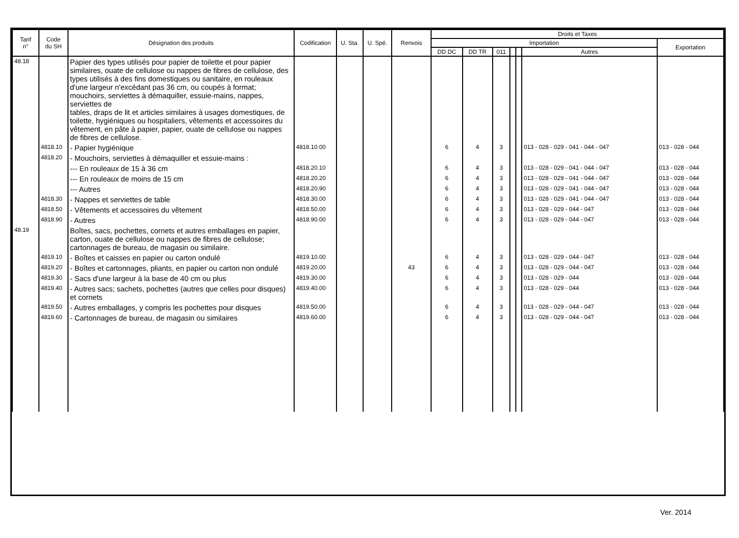| Tarif n° | Code du SH | Désignation des produits | Codification | U. Sta. | U. Spé. | Renvois | Droits et Taxes | | | | | | |
| --- | --- | --- | --- | --- | --- | --- | --- | --- | --- | --- | --- | --- | --- |
| | | | | | | | Importation | | | | | | Exportation |
| | | | | | | | DD DC | DD TR | 011 | | | Autres | |
| 48.18 | | Papier des types utilisés pour papier de toilette et pour papier similaires, ouate de cellulose ou nappes de fibres de cellulose, des types utilisés à des fins domestiques ou sanitaire, en rouleaux d'une largeur n'excédant pas 36 cm, ou coupés à format; mouchoirs, serviettes à démaquiller, essuie-mains, nappes, serviettes de tables, draps de lit et articles similaires à usages domestiques, de toilette, hygiéniques ou hospitaliers, vêtements et accessoires du vêtement, en pâte à papier, papier, ouate de cellulose ou nappes de fibres de cellulose. | | | | | | | | | | | |
| | 4818.10 | - Papier hygiénique | 4818.10.00 | | | | 6 | 4 | 3 | | | 013 - 028 - 029 - 041 - 044 - 047 | 013 - 028 - 044 |
| | 4818.20 | - Mouchoirs, serviettes à démaquiller et essuie-mains : | | | | | | | | | | | |
| | | --- En rouleaux de 15 à 36 cm | 4818.20.10 | | | | 6 | 4 | 3 | | | 013 - 028 - 029 - 041 - 044 - 047 | 013 - 028 - 044 |
| | | --- En rouleaux de moins de 15 cm | 4818.20.20 | | | | 6 | 4 | 3 | | | 013 - 028 - 029 - 041 - 044 - 047 | 013 - 028 - 044 |
| | | --- Autres | 4818.20.90 | | | | 6 | 4 | 3 | | | 013 - 028 - 029 - 041 - 044 - 047 | 013 - 028 - 044 |
| | 4818.30 | - Nappes et serviettes de table | 4818.30.00 | | | | 6 | 4 | 3 | | | 013 - 028 - 029 - 041 - 044 - 047 | 013 - 028 - 044 |
| | 4818.50 | - Vêtements et accessoires du vêtement | 4818.50.00 | | | | 6 | 4 | 3 | | | 013 - 028 - 029 - 044 - 047 | 013 - 028 - 044 |
| | 4818.90 | - Autres | 4818.90.00 | | | | 6 | 4 | 3 | | | 013 - 028 - 029 - 044 - 047 | 013 - 028 - 044 |
| 48.19 | | Boîtes, sacs, pochettes, cornets et autres emballages en papier, carton, ouate de cellulose ou nappes de fibres de cellulose; cartonnages de bureau, de magasin ou similaire. | | | | | | | | | | | |
| | 4819.10 | - Boîtes et caisses en papier ou carton ondulé | 4819.10.00 | | | | 6 | 4 | 3 | | | 013 - 028 - 029 - 044 - 047 | 013 - 028 - 044 |
| | 4819.20 | - Boîtes et cartonnages, pliants, en papier ou carton non ondulé | 4819.20.00 | | | 43 | 6 | 4 | 3 | | | 013 - 028 - 029 - 044 - 047 | 013 - 028 - 044 |
| | 4819.30 | - Sacs d'une largeur à la base de 40 cm ou plus | 4819.30.00 | | | | 6 | 4 | 3 | | | 013 - 028 - 029 - 044 | 013 - 028 - 044 |
| | 4819.40 | - Autres sacs; sachets, pochettes (autres que celles pour disques) et cornets | 4819.40.00 | | | | 6 | 4 | 3 | | | 013 - 028 - 029 - 044 | 013 - 028 - 044 |
| | 4819.50 | - Autres emballages, y compris les pochettes pour disques | 4819.50.00 | | | | 6 | 4 | 3 | | | 013 - 028 - 029 - 044 - 047 | 013 - 028 - 044 |
| | 4819.60 | - Cartonnages de bureau, de magasin ou similaires | 4819.60.00 | | | | 6 | 4 | 3 | | | 013 - 028 - 029 - 044 - 047 | 013 - 028 - 044 |
Ver. 2014